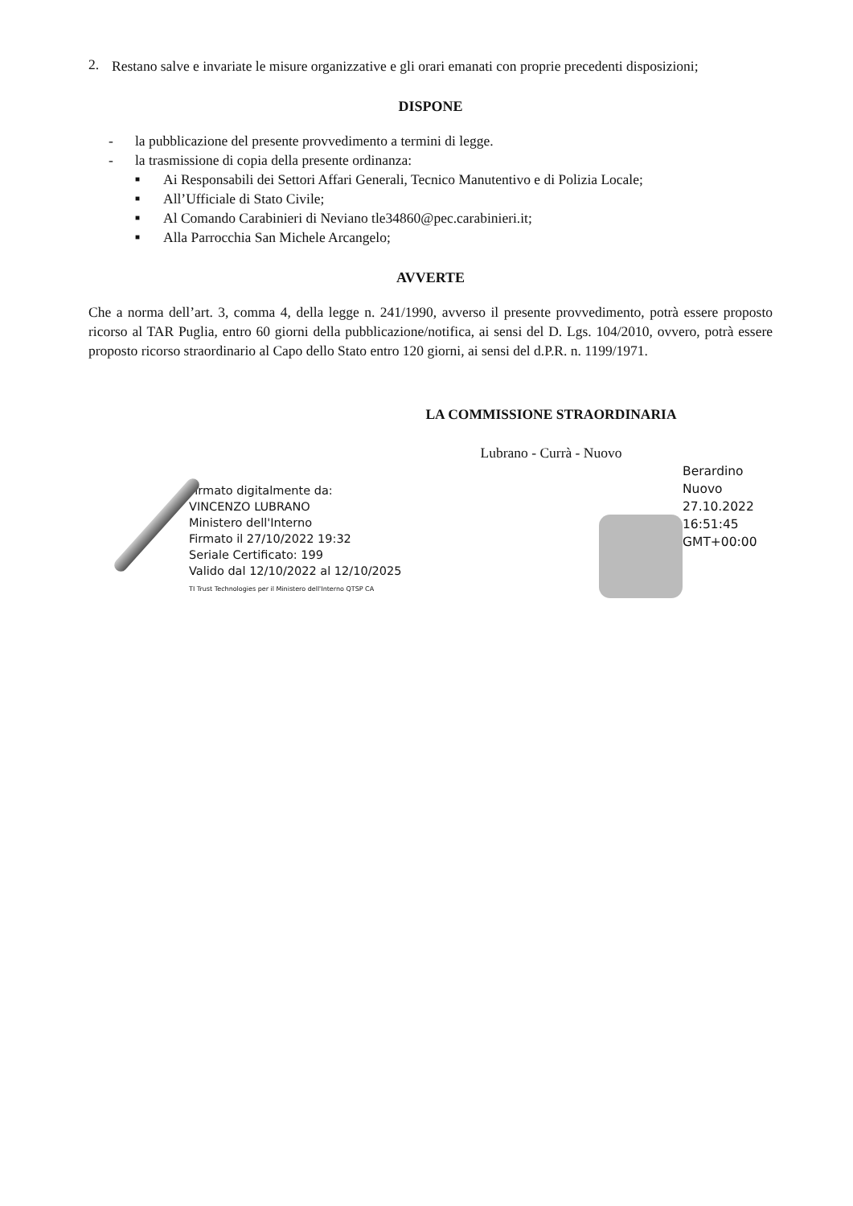2.
Restano salve e invariate le misure organizzative e gli orari emanati con proprie precedenti disposizioni;
DISPONE
- la pubblicazione del presente provvedimento a termini di legge.
- la trasmissione di copia della presente ordinanza:
■ Ai Responsabili dei Settori Affari Generali, Tecnico Manutentivo e di Polizia Locale;
■ All’Ufficiale di Stato Civile;
■ Al Comando Carabinieri di Neviano tle34860@pec.carabinieri.it;
■ Alla Parrocchia San Michele Arcangelo;
AVVERTE
Che a norma dell’art. 3, comma 4, della legge n. 241/1990, avverso il presente provvedimento, potrà essere proposto ricorso al TAR Puglia, entro 60 giorni della pubblicazione/notifica, ai sensi del D. Lgs. 104/2010, ovvero, potrà essere proposto ricorso straordinario al Capo dello Stato entro 120 giorni, ai sensi del d.P.R. n. 1199/1971.
LA COMMISSIONE STRAORDINARIA
Lubrano - Currà - Nuovo
Firmato digitalmente da:
VINCENZO LUBRANO
Ministero dell'Interno
Firmato il 27/10/2022 19:32
Seriale Certificato: 199
Valido dal 12/10/2022 al 12/10/2025
TI Trust Technologies per il Ministero dell'Interno QTSP CA
Berardino
Nuovo
27.10.2022
16:51:45
GMT+00:00